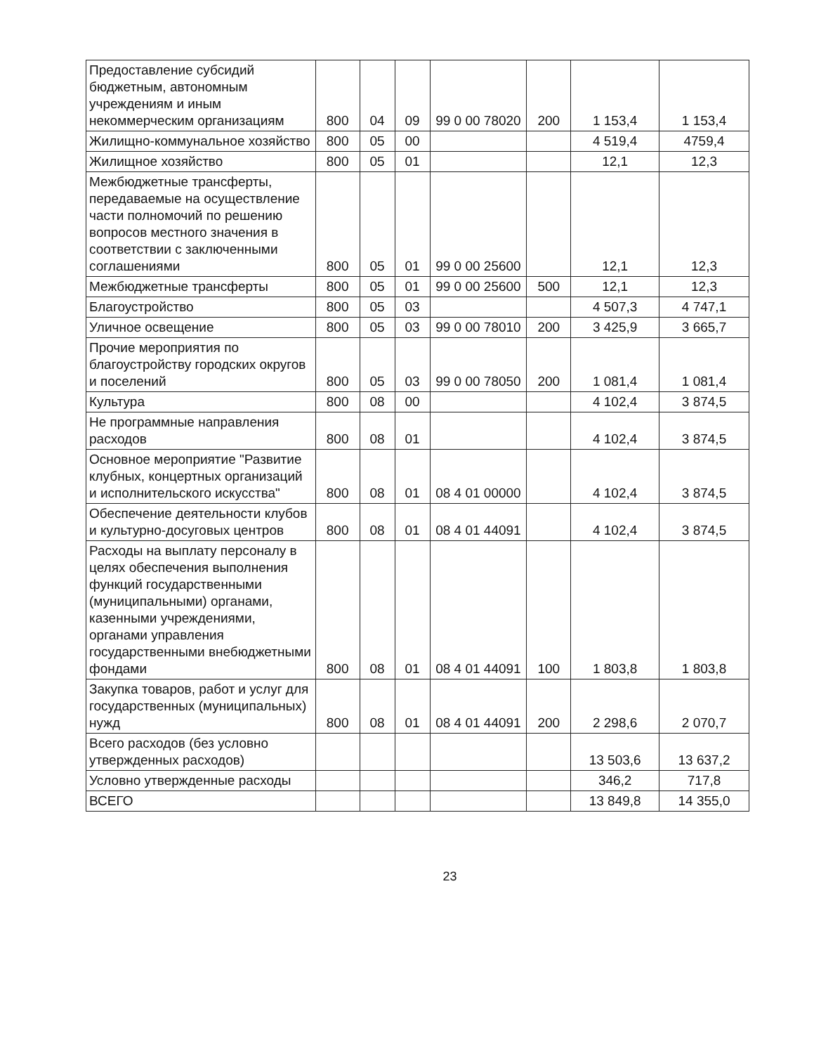| Предоставление субсидий бюджетным, автономным учреждениям и иным некоммерческим организациям | 800 | 04 | 09 | 99 0 00 78020 | 200 | 1 153,4 | 1 153,4 |
| Жилищно-коммунальное хозяйство | 800 | 05 | 00 | | | 4 519,4 | 4759,4 |
| Жилищное хозяйство | 800 | 05 | 01 | | | 12,1 | 12,3 |
| Межбюджетные трансферты, передаваемые на осуществление части полномочий по решению вопросов местного значения в соответствии с заключенными соглашениями | 800 | 05 | 01 | 99 0 00 25600 | | 12,1 | 12,3 |
| Межбюджетные трансферты | 800 | 05 | 01 | 99 0 00 25600 | 500 | 12,1 | 12,3 |
| Благоустройство | 800 | 05 | 03 | | | 4 507,3 | 4 747,1 |
| Уличное освещение | 800 | 05 | 03 | 99 0 00 78010 | 200 | 3 425,9 | 3 665,7 |
| Прочие мероприятия по благоустройству городских округов и поселений | 800 | 05 | 03 | 99 0 00 78050 | 200 | 1 081,4 | 1 081,4 |
| Культура | 800 | 08 | 00 | | | 4 102,4 | 3 874,5 |
| Не программные направления расходов | 800 | 08 | 01 | | | 4 102,4 | 3 874,5 |
| Основное мероприятие "Развитие клубных, концертных организаций и исполнительского искусства" | 800 | 08 | 01 | 08 4 01 00000 | | 4 102,4 | 3 874,5 |
| Обеспечение деятельности клубов и культурно-досуговых центров | 800 | 08 | 01 | 08 4 01 44091 | | 4 102,4 | 3 874,5 |
| Расходы на выплату персоналу в целях обеспечения выполнения функций государственными (муниципальными) органами, казенными учреждениями, органами управления государственными внебюджетными фондами | 800 | 08 | 01 | 08 4 01 44091 | 100 | 1 803,8 | 1 803,8 |
| Закупка товаров, работ и услуг для государственных (муниципальных) нужд | 800 | 08 | 01 | 08 4 01 44091 | 200 | 2 298,6 | 2 070,7 |
| Всего расходов (без условно утвержденных расходов) | | | | | | 13 503,6 | 13 637,2 |
| Условно утвержденные расходы | | | | | | 346,2 | 717,8 |
| ВСЕГО | | | | | | 13 849,8 | 14 355,0 |
23